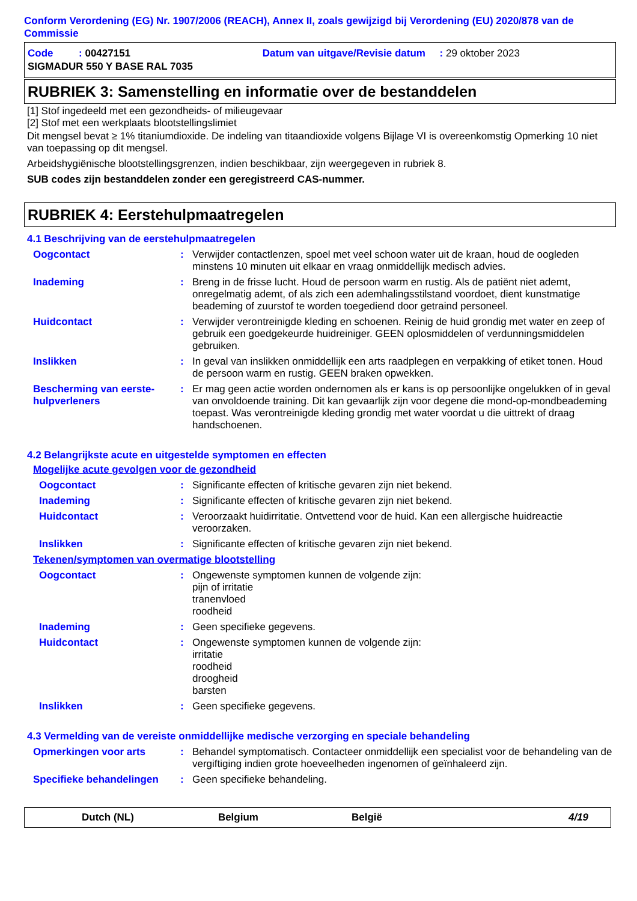Conform Verordening (EG) Nr. 1907/2006 (REACH), Annex II, zoals gewijzigd bij Verordening (EU) 2020/878 van de Commissie
Code : 00427151 Datum van uitgave/Revisie datum : 29 oktober 2023
SIGMADUR 550 Y BASE RAL 7035
RUBRIEK 3: Samenstelling en informatie over de bestanddelen
[1] Stof ingedeeld met een gezondheids- of milieugevaar
[2] Stof met een werkplaats blootstellingslimiet
Dit mengsel bevat ≥ 1% titaniumdioxide. De indeling van titaandioxide volgens Bijlage VI is overeenkomstig Opmerking 10 niet van toepassing op dit mengsel.
Arbeidshygiënische blootstellingsgrenzen, indien beschikbaar, zijn weergegeven in rubriek 8.
SUB codes zijn bestanddelen zonder een geregistreerd CAS-nummer.
RUBRIEK 4: Eerstehulpmaatregelen
4.1 Beschrijving van de eerstehulpmaatregelen
Oogcontact :
Verwijder contactlenzen, spoel met veel schoon water uit de kraan, houd de oogleden minstens 10 minuten uit elkaar en vraag onmiddellijk medisch advies.
Inademing :
Breng in de frisse lucht. Houd de persoon warm en rustig. Als de patiënt niet ademt, onregelmatig ademt, of als zich een ademhalingsstilstand voordoet, dient kunstmatige beademing of zuurstof te worden toegediend door getraind personeel.
Huidcontact :
Verwijder verontreinigde kleding en schoenen. Reinig de huid grondig met water en zeep of gebruik een goedgekeurde huidreiniger. GEEN oplosmiddelen of verdunningsmiddelen gebruiken.
Inslikken :
In geval van inslikken onmiddellijk een arts raadplegen en verpakking of etiket tonen. Houd de persoon warm en rustig. GEEN braken opwekken.
Bescherming van eerste-hulpverleners
:
Er mag geen actie worden ondernomen als er kans is op persoonlijke ongelukken of in geval van onvoldoende training. Dit kan gevaarlijk zijn voor degene die mond-op-mondbeademing toepast. Was verontreinigde kleding grondig met water voordat u die uittrekt of draag handschoenen.
4.2 Belangrijkste acute en uitgestelde symptomen en effecten
Mogelijke acute gevolgen voor de gezondheid
Oogcontact :
Significante effecten of kritische gevaren zijn niet bekend.
Inademing :
Significante effecten of kritische gevaren zijn niet bekend.
Huidcontact :
Veroorzaakt huidirritatie. Ontvettend voor de huid. Kan een allergische huidreactie veroorzaken.
Inslikken :
Significante effecten of kritische gevaren zijn niet bekend.
Tekenen/symptomen van overmatige blootstelling
Oogcontact :
Ongewenste symptomen kunnen de volgende zijn:
pijn of irritatie
tranenvloed
roodheid
Inademing :
Geen specifieke gegevens.
Huidcontact :
Ongewenste symptomen kunnen de volgende zijn:
irritatie
roodheid
droogheid
barsten
Inslikken :
Geen specifieke gegevens.
4.3 Vermelding van de vereiste onmiddellijke medische verzorging en speciale behandeling
Opmerkingen voor arts :
Behandel symptomatisch. Contacteer onmiddellijk een specialist voor de behandeling van de vergiftiging indien grote hoeveelheden ingenomen of geïnhaleerd zijn.
Specifieke behandelingen :
Geen specifieke behandeling.
Dutch (NL) Belgium België 4/19